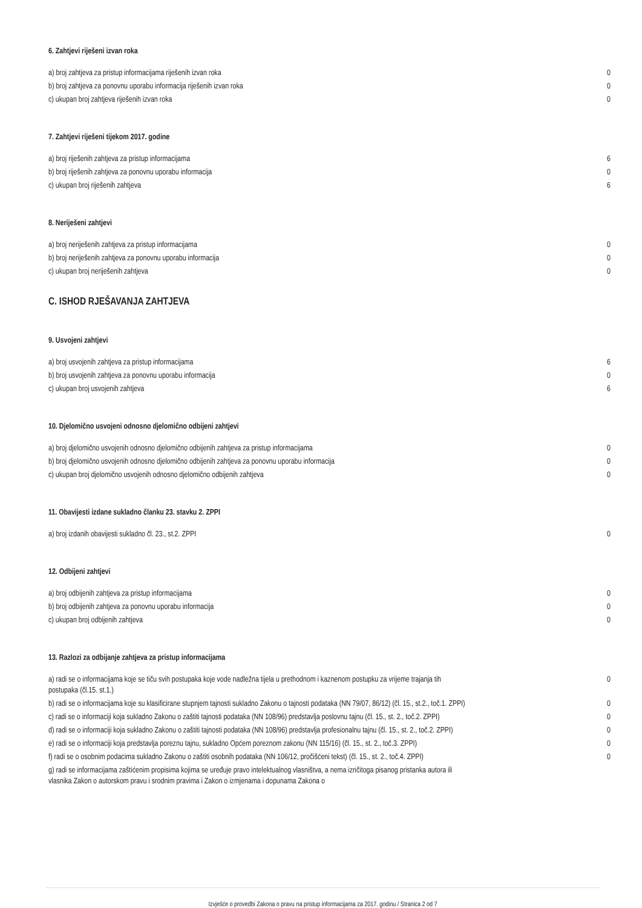6. Zahtjevi riješeni izvan roka
| a) broj zahtjeva za pristup informacijama riješenih izvan roka | 0 |
| b) broj zahtjeva za ponovnu uporabu informacija riješenih izvan roka | 0 |
| c) ukupan broj zahtjeva riješenih izvan roka | 0 |
7. Zahtjevi riješeni tijekom 2017. godine
| a) broj riješenih zahtjeva za pristup informacijama | 6 |
| b) broj riješenih zahtjeva za ponovnu uporabu informacija | 0 |
| c) ukupan broj riješenih zahtjeva | 6 |
8. Neriješeni zahtjevi
| a) broj neriješenih zahtjeva za pristup informacijama | 0 |
| b) broj neriješenih zahtjeva za ponovnu uporabu informacija | 0 |
| c) ukupan broj neriješenih zahtjeva | 0 |
C. ISHOD RJEŠAVANJA ZAHTJEVA
9. Usvojeni zahtjevi
| a) broj usvojenih zahtjeva za pristup informacijama | 6 |
| b) broj usvojenih zahtjeva za ponovnu uporabu informacija | 0 |
| c) ukupan broj usvojenih zahtjeva | 6 |
10. Djelomično usvojeni odnosno djelomično odbijeni zahtjevi
| a) broj djelomično usvojenih odnosno djelomično odbijenih zahtjeva za pristup informacijama | 0 |
| b) broj djelomično usvojenih odnosno djelomično odbijenih zahtjeva za ponovnu uporabu informacija | 0 |
| c) ukupan broj djelomično usvojenih odnosno djelomično odbijenih zahtjeva | 0 |
11. Obavijesti izdane sukladno članku 23. stavku 2. ZPPI
| a) broj izdanih obavijesti sukladno čl. 23., st.2. ZPPI | 0 |
12. Odbijeni zahtjevi
| a) broj odbijenih zahtjeva za pristup informacijama | 0 |
| b) broj odbijenih zahtjeva za ponovnu uporabu informacija | 0 |
| c) ukupan broj odbijenih zahtjeva | 0 |
13. Razlozi za odbijanje zahtjeva za pristup informacijama
| a) radi se o informacijama koje se tiču svih postupaka koje vode nadležna tijela u prethodnom i kaznenom postupku za vrijeme trajanja tih postupaka (čl.15. st.1.) | 0 |
| b) radi se o informacijama koje su klasificirane stupnjem tajnosti sukladno Zakonu o tajnosti podataka (NN 79/07, 86/12) (čl. 15., st.2., toč.1. ZPPI) | 0 |
| c) radi se o informaciji koja sukladno Zakonu o zaštiti tajnosti podataka (NN 108/96) predstavlja poslovnu tajnu (čl. 15., st. 2., toč.2. ZPPI) | 0 |
| d) radi se o informaciji koja sukladno Zakonu o zaštiti tajnosti podataka (NN 108/96) predstavlja profesionalnu tajnu (čl. 15., st. 2., toč.2. ZPPI) | 0 |
| e) radi se o informaciji koja predstavlja poreznu tajnu, sukladno Općem poreznom zakonu (NN 115/16) (čl. 15., st. 2., toč.3. ZPPI) | 0 |
| f) radi se o osobnim podacima sukladno Zakonu o zaštiti osobnih podataka (NN 106/12, pročišćeni tekst) (čl. 15., st. 2., toč.4. ZPPI) | 0 |
| g) radi se informacijama zaštićenim propisima kojima se uređuje pravo intelektualnog vlasništva, a nema izričitoga pisanog pristanka autora ili vlasnika Zakon o autorskom pravu i srodnim pravima i Zakon o izmjenama i dopunama Zakona o | |
Izvješće o provedbi Zakona o pravu na pristup informacijama za 2017. godinu / Stranica 2 od 7